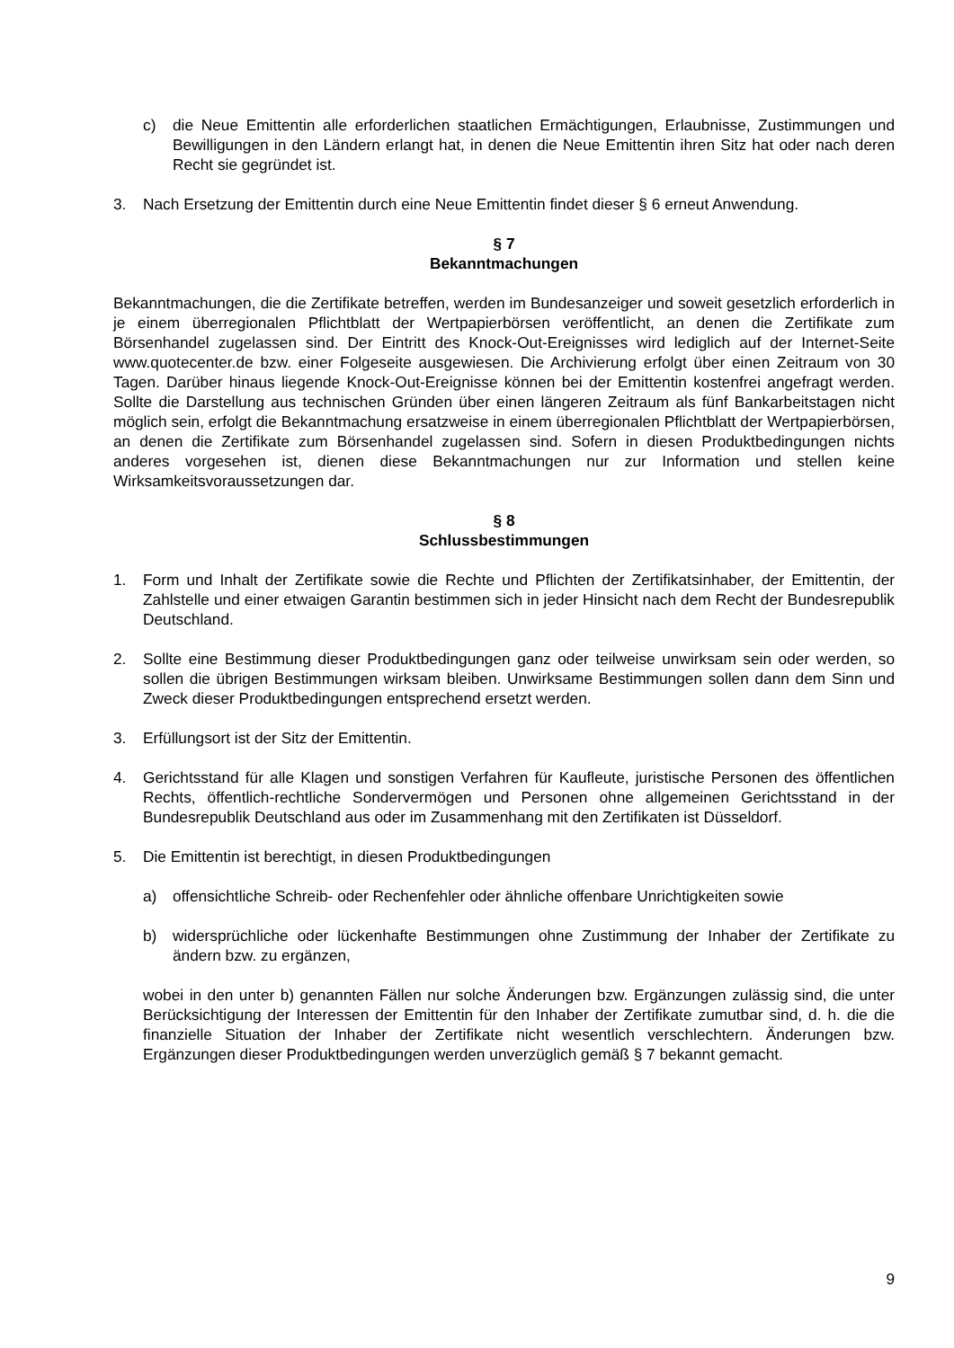c) die Neue Emittentin alle erforderlichen staatlichen Ermächtigungen, Erlaubnisse, Zustimmungen und Bewilligungen in den Ländern erlangt hat, in denen die Neue Emittentin ihren Sitz hat oder nach deren Recht sie gegründet ist.
3. Nach Ersetzung der Emittentin durch eine Neue Emittentin findet dieser § 6 erneut Anwendung.
§ 7
Bekanntmachungen
Bekanntmachungen, die die Zertifikate betreffen, werden im Bundesanzeiger und soweit gesetzlich erforderlich in je einem überregionalen Pflichtblatt der Wertpapierbörsen veröffentlicht, an denen die Zertifikate zum Börsenhandel zugelassen sind. Der Eintritt des Knock-Out-Ereignisses wird lediglich auf der Internet-Seite www.quotecenter.de bzw. einer Folgeseite ausgewiesen. Die Archivierung erfolgt über einen Zeitraum von 30 Tagen. Darüber hinaus liegende Knock-Out-Ereignisse können bei der Emittentin kostenfrei angefragt werden. Sollte die Darstellung aus technischen Gründen über einen längeren Zeitraum als fünf Bankarbeitstagen nicht möglich sein, erfolgt die Bekanntmachung ersatzweise in einem überregionalen Pflichtblatt der Wertpapierbörsen, an denen die Zertifikate zum Börsenhandel zugelassen sind. Sofern in diesen Produktbedingungen nichts anderes vorgesehen ist, dienen diese Bekanntmachungen nur zur Information und stellen keine Wirksamkeitsvoraussetzungen dar.
§ 8
Schlussbestimmungen
1. Form und Inhalt der Zertifikate sowie die Rechte und Pflichten der Zertifikatsinhaber, der Emittentin, der Zahlstelle und einer etwaigen Garantin bestimmen sich in jeder Hinsicht nach dem Recht der Bundesrepublik Deutschland.
2. Sollte eine Bestimmung dieser Produktbedingungen ganz oder teilweise unwirksam sein oder werden, so sollen die übrigen Bestimmungen wirksam bleiben. Unwirksame Bestimmungen sollen dann dem Sinn und Zweck dieser Produktbedingungen entsprechend ersetzt werden.
3. Erfüllungsort ist der Sitz der Emittentin.
4. Gerichtsstand für alle Klagen und sonstigen Verfahren für Kaufleute, juristische Personen des öffentlichen Rechts, öffentlich-rechtliche Sondervermögen und Personen ohne allgemeinen Gerichtsstand in der Bundesrepublik Deutschland aus oder im Zusammenhang mit den Zertifikaten ist Düsseldorf.
5. Die Emittentin ist berechtigt, in diesen Produktbedingungen
a) offensichtliche Schreib- oder Rechenfehler oder ähnliche offenbare Unrichtigkeiten sowie
b) widersprüchliche oder lückenhafte Bestimmungen ohne Zustimmung der Inhaber der Zertifikate zu ändern bzw. zu ergänzen,
wobei in den unter b) genannten Fällen nur solche Änderungen bzw. Ergänzungen zulässig sind, die unter Berücksichtigung der Interessen der Emittentin für den Inhaber der Zertifikate zumutbar sind, d. h. die die finanzielle Situation der Inhaber der Zertifikate nicht wesentlich verschlechtern. Änderungen bzw. Ergänzungen dieser Produktbedingungen werden unverzüglich gemäß § 7 bekannt gemacht.
9